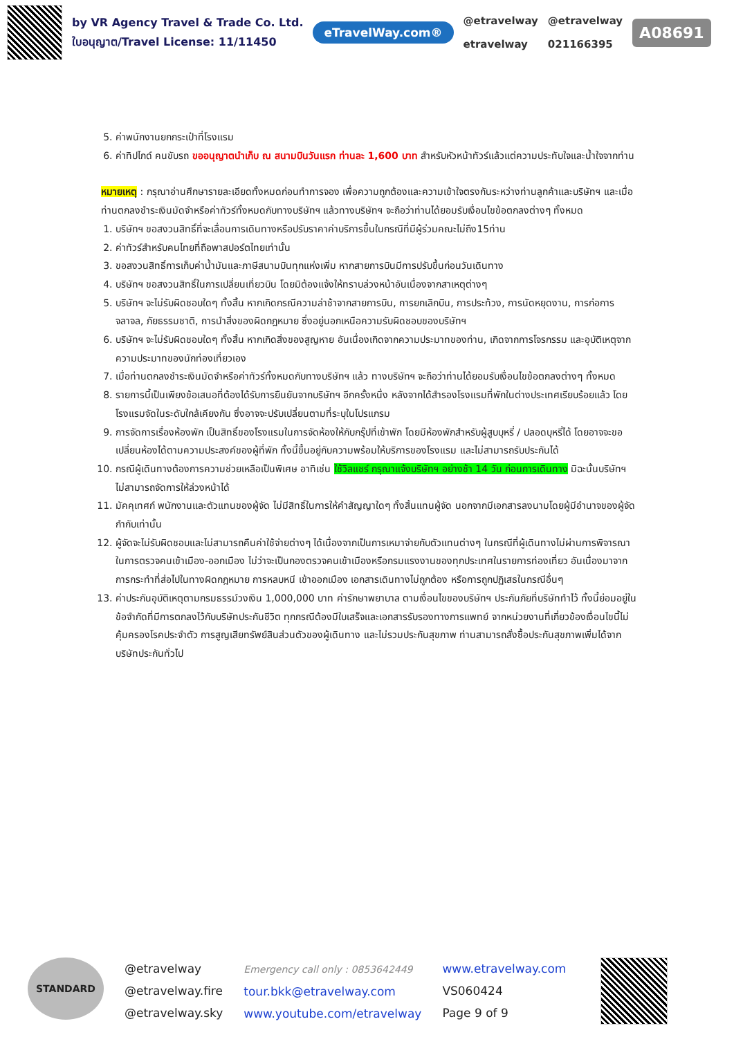by VR Agency Travel & Trade Co. Ltd.
ใบอนุญาต/Travel License: 11/11450
eTravelWay.com®
@etravelway
etravelway
@etravelway
021166395
A08691
5. ค่าพนักงานยกกระเป๋าที่โรงแรม
6. ค่าทิปไกด์ คนขับรถ ขออนุญาตนำเก็บ ณ สนามบินวันแรก ท่านละ 1,600 บาท สำหรับหัวหน้าทัวร์แล้วแต่ความประทับใจและน้ำใจจากท่าน
หมายเหตุ : กรุณาอ่านศึกษารายละเอียดทั้งหมดก่อนทำการจอง เพื่อความถูกต้องและความเข้าใจตรงกันระหว่างท่านลูกค้าและบริษัทฯ และเมื่อท่านตกลงชำระเงินมัดจำหรือค่าทัวร์ทั้งหมดกับทางบริษัทฯ แล้วทางบริษัทฯ จะถือว่าท่านได้ยอมรับเงื่อนไขข้อตกลงต่างๆ ทั้งหมด
1. บริษัทฯ ขอสงวนสิทธิ์ที่จะเลื่อนการเดินทางหรือปรับราคาค่าบริการขึ้นในกรณีที่มีผู้ร่วมคณะไม่ถึง15ท่าน
2. ค่าทัวร์สำหรับคนไทยที่ถือพาสปอร์ตไทยเท่านั้น
3. ขอสงวนสิทธิ์การเก็บค่าน้ำมันและภาษีสนามบินทุกแห่งเพิ่ม หากสายการบินมีการปรับขึ้นก่อนวันเดินทาง
4. บริษัทฯ ขอสงวนสิทธิ์ในการเปลี่ยนเที่ยวบิน โดยมิต้องแจ้งให้ทราบล่วงหน้าอันเนื่องจากสาเหตุต่างๆ
5. บริษัทฯ จะไม่รับผิดชอบใดๆ ทั้งสิ้น หากเกิดกรณีความล่าช้าจากสายการบิน, การยกเลิกบิน, การประท้วง, การนัดหยุดงาน, การก่อการจลาจล, ภัยธรรมชาติ, การนำสิ่งของผิดกฎหมาย ซึ่งอยู่นอกเหนือความรับผิดชอบของบริษัทฯ
6. บริษัทฯ จะไม่รับผิดชอบใดๆ ทั้งสิ้น หากเกิดสิ่งของสูญหาย อันเนื่องเกิดจากความประมาทของท่าน, เกิดจากการโจรกรรม และอุบัติเหตุจากความประมาทของนักท่องเที่ยวเอง
7. เมื่อท่านตกลงชำระเงินมัดจำหรือค่าทัวร์ทั้งหมดกับทางบริษัทฯ แล้ว ทางบริษัทฯ จะถือว่าท่านได้ยอมรับเงื่อนไขข้อตกลงต่างๆ ทั้งหมด
8. รายการนี้เป็นเพียงข้อเสนอที่ต้องได้รับการยืนยันจากบริษัทฯ อีกครั้งหนึ่ง หลังจากได้สำรองโรงแรมที่พักในต่างประเทศเรียบร้อยแล้ว โดยโรงแรมจัดในระดับใกล้เคียงกัน ซึ่งอาจจะปรับเปลี่ยนตามที่ระบุในโปรแกรม
9. การจัดการเรื่องห้องพัก เป็นสิทธิ์ของโรงแรมในการจัดห้องให้กับกรุ๊ปที่เข้าพัก โดยมีห้องพักสำหรับผู้สูบบุหรี่ / ปลอดบุหรี่ได้ โดยอาจจะขอเปลี่ยนห้องได้ตามความประสงค์ของผู้ที่พัก ทั้งนี้ขึ้นอยู่กับความพร้อมให้บริการของโรงแรม และไม่สามารถรับประกันได้
10. กรณีผู้เดินทางต้องการความช่วยเหลือเป็นพิเศษ อาทิเช่น ใช้วิลแชร์ กรุณาแจ้งบริษัทฯ อย่างช้า 14 วัน ก่อนการเดินทาง มิฉะนั้นบริษัทฯ ไม่สามารถจัดการให้ล่วงหน้าได้
11. มัคคุเทศก์ พนักงานและตัวแทนของผู้จัด ไม่มีสิทธิ์ในการให้คำสัญญาใดๆ ทั้งสิ้นแทนผู้จัด นอกจากมีเอกสารลงนามโดยผู้มีอำนาจของผู้จัดกำกับเท่านั้น
12. ผู้จัดจะไม่รับผิดชอบและไม่สามารถคืนค่าใช้จ่ายต่างๆ ได้เนื่องจากเป็นการเหมาจ่ายกับตัวแทนต่างๆ ในกรณีที่ผู้เดินทางไม่ผ่านการพิจารณาในการตรวจคนเข้าเมือง-ออกเมือง ไม่ว่าจะเป็นกองตรวจคนเข้าเมืองหรือกรมแรงงานของทุกประเทศในรายการท่องเที่ยว อันเนื่องมาจากการกระทำที่ส่อไปในทางผิดกฎหมาย การหลบหนี เข้าออกเมือง เอกสารเดินทางไม่ถูกต้อง หรือการถูกปฏิเสธในกรณีอื่นๆ
13. ค่าประกันอุบัติเหตุตามกรมธรรม์วงเงิน 1,000,000 บาท ค่ารักษาพยาบาล ตามเงื่อนไขของบริษัทฯ ประกันภัยที่บริษัททำไว้ ทั้งนี้ย่อมอยู่ในข้อจำกัดที่มีการตกลงไว้กับบริษัทประกันชีวิต ทุกกรณีต้องมีใบเสร็จและเอกสารรับรองทางการแพทย์ จากหน่วยงานที่เกี่ยวข้องเงื่อนไขนี้ไม่คุ้มครองโรคประจำตัว การสูญเสียทรัพย์สินส่วนตัวของผู้เดินทาง และไม่รวมประกันสุขภาพ ท่านสามารถสั่งซื้อประกันสุขภาพเพิ่มได้จากบริษัทประกันทั่วไป
STANDARD
@etravelway
@etravelway.fire
@etravelway.sky
Emergency call only : 0853642449
tour.bkk@etravelway.com
www.youtube.com/etravelway
www.etravelway.com
VS060424
Page 9 of 9